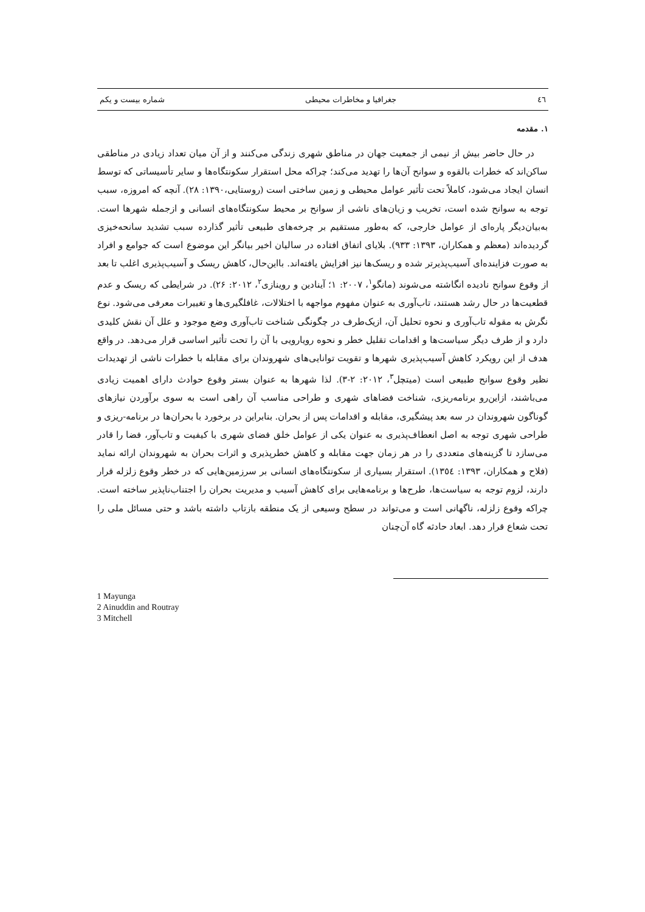٤٦ جغرافیا و مخاطرات محیطی شماره بیست و یکم
۱. مقدمه
در حال حاضر بیش از نیمی از جمعیت جهان در مناطق شهری زندگی می‌کنند و از آن میان تعداد زیادی در مناطقی ساکن‌اند که خطرات بالقوه و سوانح آن‌ها را تهدید می‌کند؛ چراکه محل استقرار سکونتگاه‌ها و سایر تأسیساتی که توسط انسان ایجاد می‌شود، کاملاً تحت تأثیر عوامل محیطی و زمین ساختی است (روستایی،۱۳۹۰: ۲۸). آنچه که امروزه، سبب توجه به سوانح شده است، تخریب و زیان‌های ناشی از سوانح بر محیط سکونتگاه‌های انسانی و ازجمله شهرها است. به‌بیان‌دیگر پاره‌ای از عوامل خارجی، که به‌طور مستقیم بر چرخه‌های طبیعی تأثیر گذارده سبب تشدید سانحه‌خیزی گردیده‌اند (معظم و همکاران، ۱۳۹۳: ۹۳۳). بلایای اتفاق افتاده در سالیان اخیر بیانگر این موضوع است که جوامع و افراد به صورت فزاینده‌ای آسیب‌پذیرتر شده و ریسک‌ها نیز افزایش یافته‌اند. بااین‌حال، کاهش ریسک و آسیب‌پذیری اغلب تا بعد از وقوع سوانح نادیده انگاشته می‌شوند (مانگو<sup>۱</sup>، ۲۰۰۷: ۱؛ آینادین و روینازی<sup>۲</sup>، ۲۰۱۲: ۲۶). در شرایطی که ریسک و عدم قطعیت‌ها در حال رشد هستند، تاب‌آوری به عنوان مفهوم مواجهه با اختلالات، غافلگیری‌ها و تغییرات معرفی می‌شود. نوع نگرش به مقوله تاب‌آوری و نحوه تحلیل آن، ازیک‌طرف در چگونگی شناخت تاب‌آوری وضع موجود و علل آن نقش کلیدی دارد و از طرف دیگر سیاست‌ها و اقدامات تقلیل خطر و نحوه رویارویی با آن را تحت تأثیر اساسی قرار می‌دهد. در واقع هدف از این رویکرد کاهش آسیب‌پذیری شهرها و تقویت توانایی‌های شهروندان برای مقابله با خطرات ناشی از تهدیدات نظیر وقوع سوانح طبیعی است (میتچل<sup>۳</sup>، ۲۰۱۲: ۲-۳). لذا شهرها به عنوان بستر وقوع حوادث دارای اهمیت زیادی می‌باشند، ازاین‌رو برنامه‌ریزی، شناخت فضاهای شهری و طراحی مناسب آن راهی است به سوی برآوردن نیازهای گوناگون شهروندان در سه بعد پیشگیری، مقابله و اقدامات پس از بحران. بنابراین در برخورد با بحران‌ها در برنامه-ریزی و طراحی شهری توجه به اصل انعطاف‌پذیری به عنوان یکی از عوامل خلق فضای شهری با کیفیت و تاب‌آور، فضا را قادر می‌سازد تا گزینه‌های متعددی را در هر زمان جهت مقابله و کاهش خطرپذیری و اثرات بحران به شهروندان ارائه نماید (فلاح و همکاران، ۱۳۹۳: ۱۳٥٤). استقرار بسیاری از سکونتگاه‌های انسانی بر سرزمین‌هایی که در خطر وقوع زلزله قرار دارند، لزوم توجه به سیاست‌ها، طرح‌ها و برنامه‌هایی برای کاهش آسیب و مدیریت بحران را اجتناب‌ناپذیر ساخته است. چراکه وقوع زلزله، ناگهانی است و می‌تواند در سطح وسیعی از یک منطقه بازتاب داشته باشد و حتی مسائل ملی را تحت شعاع قرار دهد. ابعاد حادثه گاه آن‌چنان
1 Mayunga
2 Ainuddin and Routray
3 Mitchell